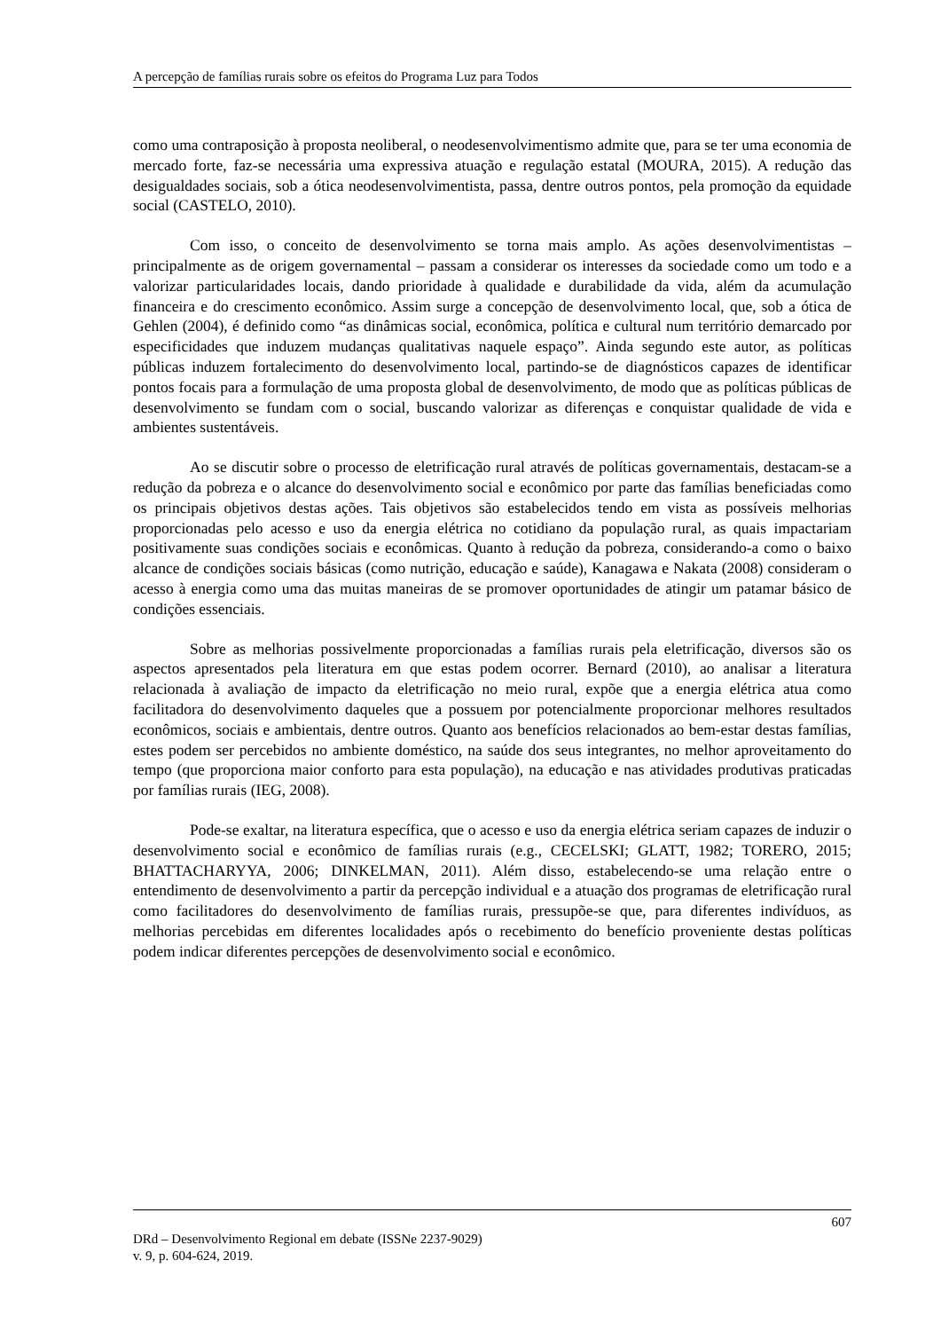A percepção de famílias rurais sobre os efeitos do Programa Luz para Todos
como uma contraposição à proposta neoliberal, o neodesenvolvimentismo admite que, para se ter uma economia de mercado forte, faz-se necessária uma expressiva atuação e regulação estatal (MOURA, 2015). A redução das desigualdades sociais, sob a ótica neodesenvolvimentista, passa, dentre outros pontos, pela promoção da equidade social (CASTELO, 2010).
Com isso, o conceito de desenvolvimento se torna mais amplo. As ações desenvolvimentistas – principalmente as de origem governamental – passam a considerar os interesses da sociedade como um todo e a valorizar particularidades locais, dando prioridade à qualidade e durabilidade da vida, além da acumulação financeira e do crescimento econômico. Assim surge a concepção de desenvolvimento local, que, sob a ótica de Gehlen (2004), é definido como “as dinâmicas social, econômica, política e cultural num território demarcado por especificidades que induzem mudanças qualitativas naquele espaço”. Ainda segundo este autor, as políticas públicas induzem fortalecimento do desenvolvimento local, partindo-se de diagnósticos capazes de identificar pontos focais para a formulação de uma proposta global de desenvolvimento, de modo que as políticas públicas de desenvolvimento se fundam com o social, buscando valorizar as diferenças e conquistar qualidade de vida e ambientes sustentáveis.
Ao se discutir sobre o processo de eletrificação rural através de políticas governamentais, destacam-se a redução da pobreza e o alcance do desenvolvimento social e econômico por parte das famílias beneficiadas como os principais objetivos destas ações. Tais objetivos são estabelecidos tendo em vista as possíveis melhorias proporcionadas pelo acesso e uso da energia elétrica no cotidiano da população rural, as quais impactariam positivamente suas condições sociais e econômicas. Quanto à redução da pobreza, considerando-a como o baixo alcance de condições sociais básicas (como nutrição, educação e saúde), Kanagawa e Nakata (2008) consideram o acesso à energia como uma das muitas maneiras de se promover oportunidades de atingir um patamar básico de condições essenciais.
Sobre as melhorias possivelmente proporcionadas a famílias rurais pela eletrificação, diversos são os aspectos apresentados pela literatura em que estas podem ocorrer. Bernard (2010), ao analisar a literatura relacionada à avaliação de impacto da eletrificação no meio rural, expõe que a energia elétrica atua como facilitadora do desenvolvimento daqueles que a possuem por potencialmente proporcionar melhores resultados econômicos, sociais e ambientais, dentre outros. Quanto aos benefícios relacionados ao bem-estar destas famílias, estes podem ser percebidos no ambiente doméstico, na saúde dos seus integrantes, no melhor aproveitamento do tempo (que proporciona maior conforto para esta população), na educação e nas atividades produtivas praticadas por famílias rurais (IEG, 2008).
Pode-se exaltar, na literatura específica, que o acesso e uso da energia elétrica seriam capazes de induzir o desenvolvimento social e econômico de famílias rurais (e.g., CECELSKI; GLATT, 1982; TORERO, 2015; BHATTACHARYYA, 2006; DINKELMAN, 2011). Além disso, estabelecendo-se uma relação entre o entendimento de desenvolvimento a partir da percepção individual e a atuação dos programas de eletrificação rural como facilitadores do desenvolvimento de famílias rurais, pressupõe-se que, para diferentes indivíduos, as melhorias percebidas em diferentes localidades após o recebimento do benefício proveniente destas políticas podem indicar diferentes percepções de desenvolvimento social e econômico.
607
DRd – Desenvolvimento Regional em debate (ISSNe 2237-9029)
v. 9, p. 604-624, 2019.